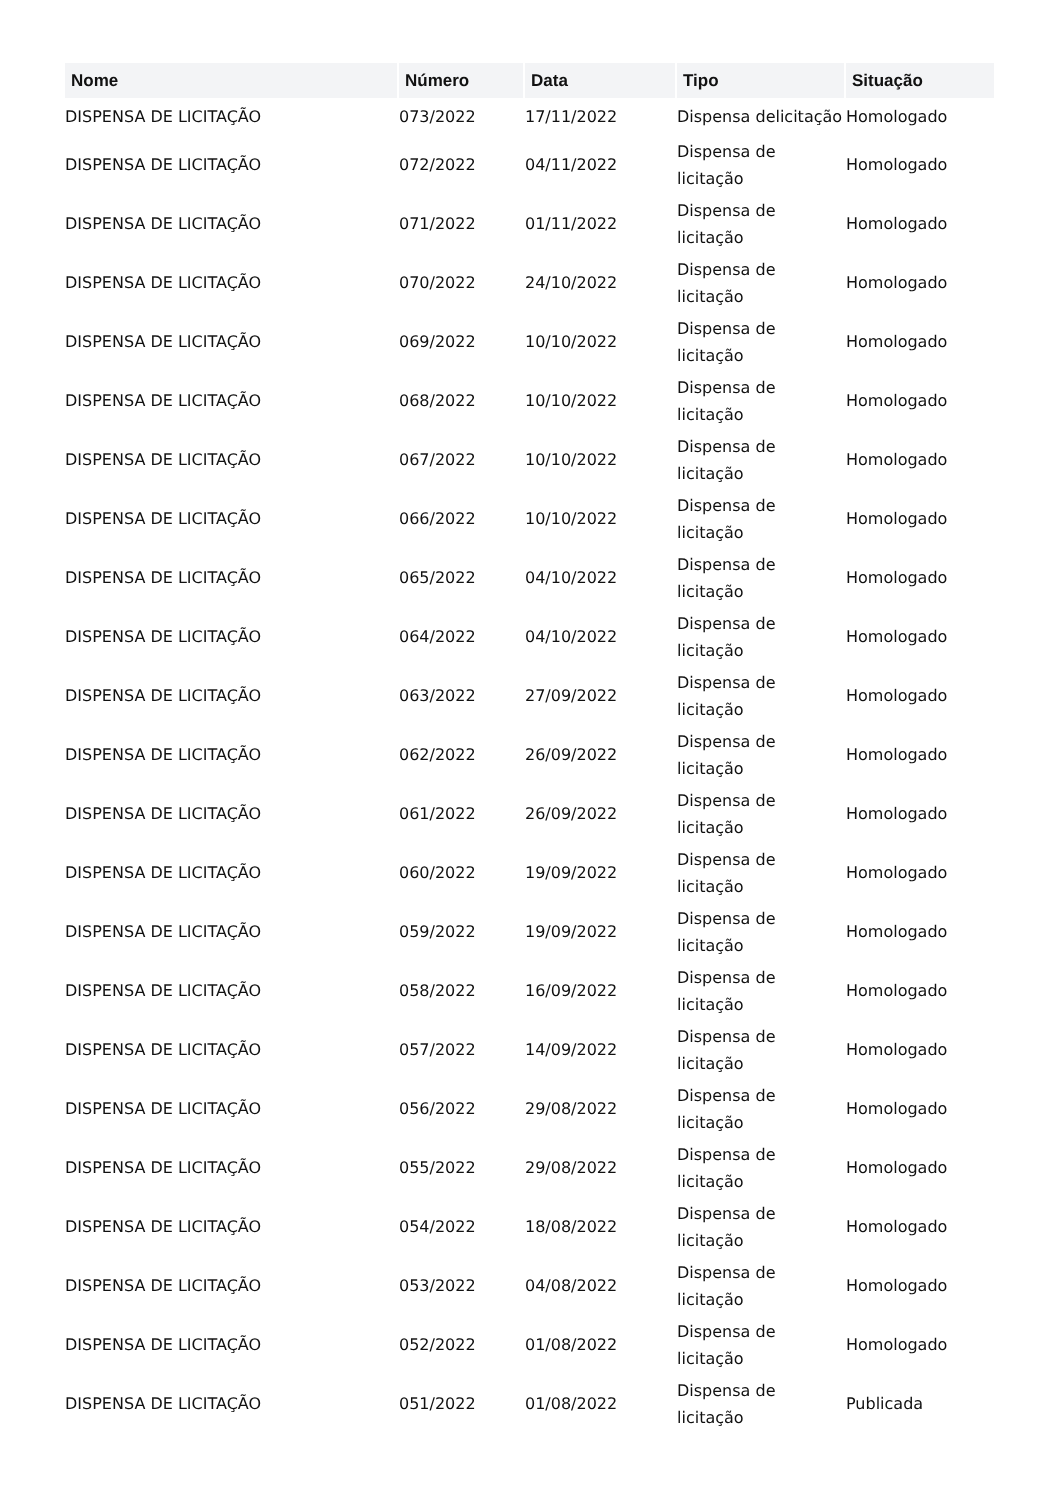| Nome | Número | Data | Tipo | Situação |
| --- | --- | --- | --- | --- |
| DISPENSA DE LICITAÇÃO | 073/2022 | 17/11/2022 | Dispensa delicitação | Homologado |
| DISPENSA DE LICITAÇÃO | 072/2022 | 04/11/2022 | Dispensa de licitação | Homologado |
| DISPENSA DE LICITAÇÃO | 071/2022 | 01/11/2022 | Dispensa de licitação | Homologado |
| DISPENSA DE LICITAÇÃO | 070/2022 | 24/10/2022 | Dispensa de licitação | Homologado |
| DISPENSA DE LICITAÇÃO | 069/2022 | 10/10/2022 | Dispensa de licitação | Homologado |
| DISPENSA DE LICITAÇÃO | 068/2022 | 10/10/2022 | Dispensa de licitação | Homologado |
| DISPENSA DE LICITAÇÃO | 067/2022 | 10/10/2022 | Dispensa de licitação | Homologado |
| DISPENSA DE LICITAÇÃO | 066/2022 | 10/10/2022 | Dispensa de licitação | Homologado |
| DISPENSA DE LICITAÇÃO | 065/2022 | 04/10/2022 | Dispensa de licitação | Homologado |
| DISPENSA DE LICITAÇÃO | 064/2022 | 04/10/2022 | Dispensa de licitação | Homologado |
| DISPENSA DE LICITAÇÃO | 063/2022 | 27/09/2022 | Dispensa de licitação | Homologado |
| DISPENSA DE LICITAÇÃO | 062/2022 | 26/09/2022 | Dispensa de licitação | Homologado |
| DISPENSA DE LICITAÇÃO | 061/2022 | 26/09/2022 | Dispensa de licitação | Homologado |
| DISPENSA DE LICITAÇÃO | 060/2022 | 19/09/2022 | Dispensa de licitação | Homologado |
| DISPENSA DE LICITAÇÃO | 059/2022 | 19/09/2022 | Dispensa de licitação | Homologado |
| DISPENSA DE LICITAÇÃO | 058/2022 | 16/09/2022 | Dispensa de licitação | Homologado |
| DISPENSA DE LICITAÇÃO | 057/2022 | 14/09/2022 | Dispensa de licitação | Homologado |
| DISPENSA DE LICITAÇÃO | 056/2022 | 29/08/2022 | Dispensa de licitação | Homologado |
| DISPENSA DE LICITAÇÃO | 055/2022 | 29/08/2022 | Dispensa de licitação | Homologado |
| DISPENSA DE LICITAÇÃO | 054/2022 | 18/08/2022 | Dispensa de licitação | Homologado |
| DISPENSA DE LICITAÇÃO | 053/2022 | 04/08/2022 | Dispensa de licitação | Homologado |
| DISPENSA DE LICITAÇÃO | 052/2022 | 01/08/2022 | Dispensa de licitação | Homologado |
| DISPENSA DE LICITAÇÃO | 051/2022 | 01/08/2022 | Dispensa de licitação | Publicada |